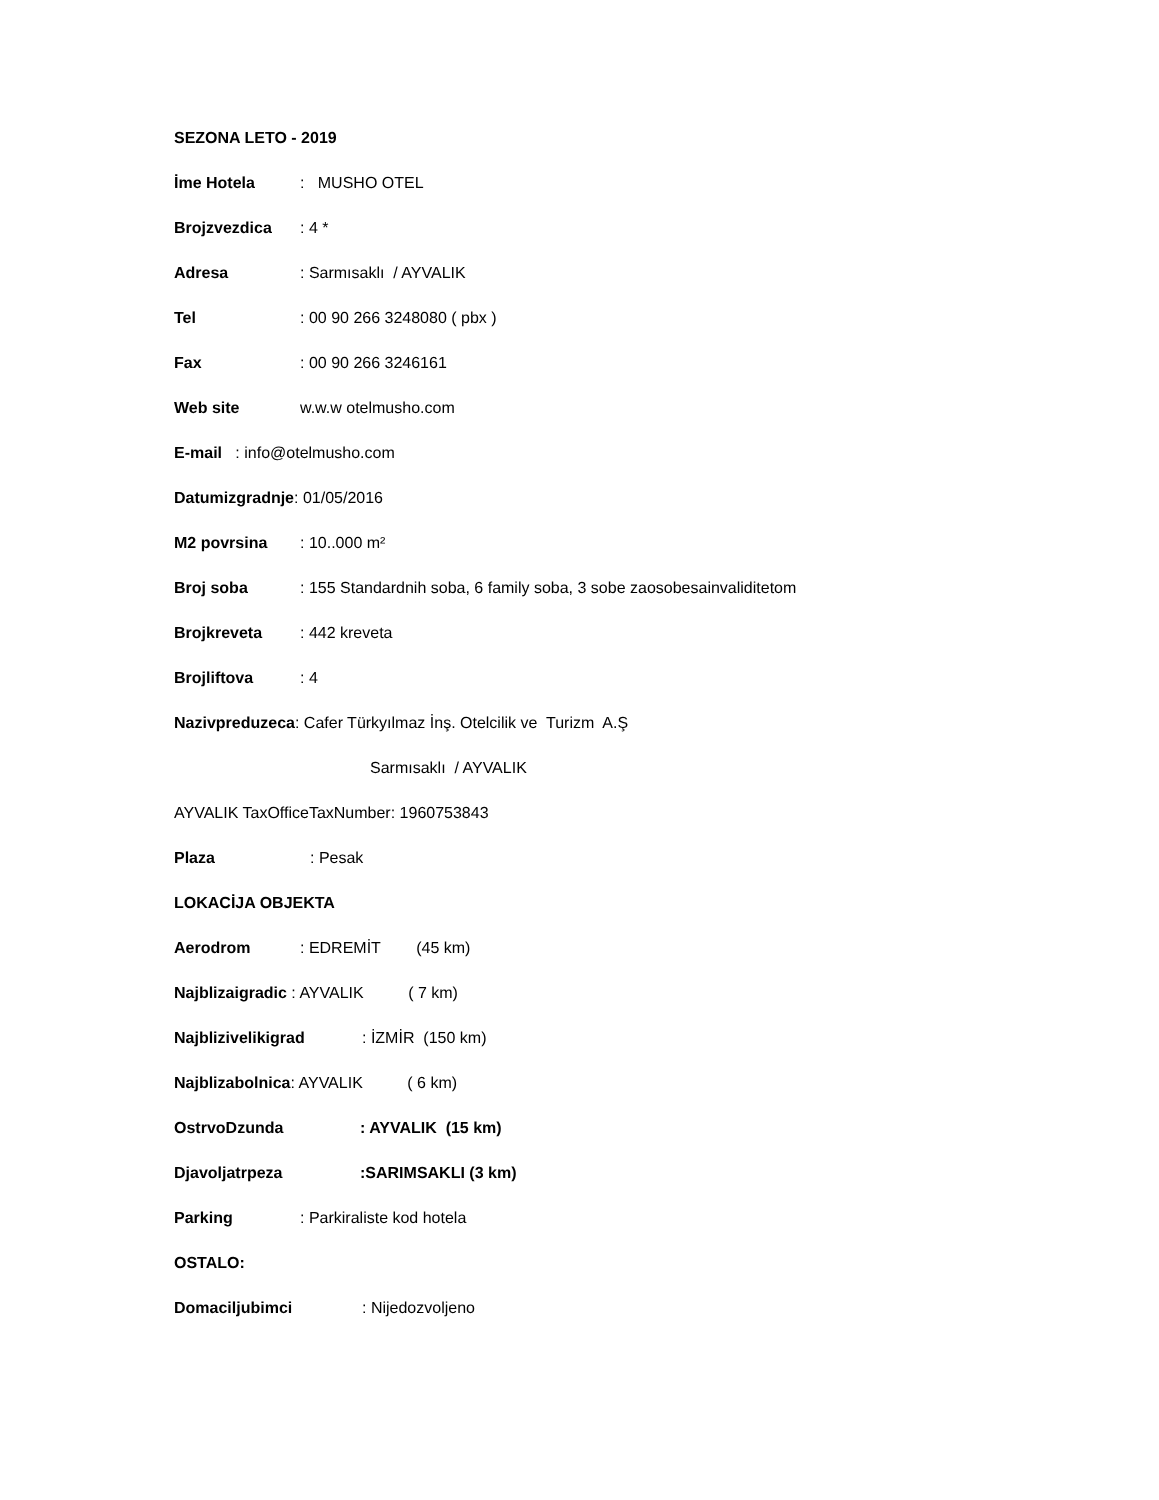SEZONA LETO - 2019
İme Hotela: MUSHO OTEL
Brojzvezdica: 4 *
Adresa: Sarmısaklı / AYVALIK
Tel: 00 90 266 3248080 ( pbx )
Fax: 00 90 266 3246161
Web site w.w.w otelmusho.com
E-mail : info@otelmusho.com
Datumizgradnje: 01/05/2016
M2 povrsina: 10..000 m²
Broj soba: 155 Standardnih soba, 6 family soba, 3 sobe zaosobesainvaliditetom
Brojkreveta: 442 kreveta
Brojliftova: 4
Nazivpreduzeca: Cafer Türkyılmaz İnş. Otelcilik ve Turizm A.Ş
Sarmısaklı / AYVALIK
AYVALIK TaxOfficeTaxNumber: 1960753843
Plaza: Pesak
LOKACİJA OBJEKTA
Aerodrom: EDREMİT (45 km)
Najblizaigradic : AYVALIK ( 7 km)
Najblizivelikigrad: İZMİR (150 km)
Najblizabolnica: AYVALIK ( 6 km)
OstrvoDzunda: AYVALIK (15 km)
Djavoljatrpeza:SARIMSAKLI (3 km)
Parking: Parkiraliste kod hotela
OSTALO:
Domaciljubimci: Nijedozvoljeno